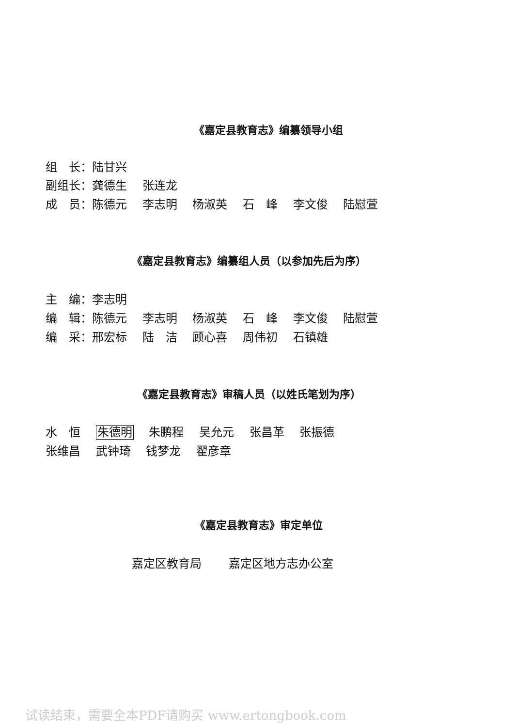《嘉定县教育志》编纂领导小组
组　长：陆甘兴
副组长：龚德生　 张连龙
成　员：陈德元　 李志明　 杨淑英　 石　峰　 李文俊　 陆慰萱
《嘉定县教育志》编纂组人员（以参加先后为序）
主　编：李志明
编　辑：陈德元　 李志明　 杨淑英　 石　峰　 李文俊　 陆慰萱
编　采：邢宏标　 陆　洁　 顾心喜　 周伟初　 石镇雄
《嘉定县教育志》审稿人员（以姓氏笔划为序）
水　恒　 朱德明　 朱鹏程　 吴允元　 张昌革　 张振德
张维昌　 武钟琦　 钱梦龙　 翟彦章
《嘉定县教育志》审定单位
嘉定区教育局　　 嘉定区地方志办公室
试读结束，需要全本PDF请购买 www.ertongbook.com